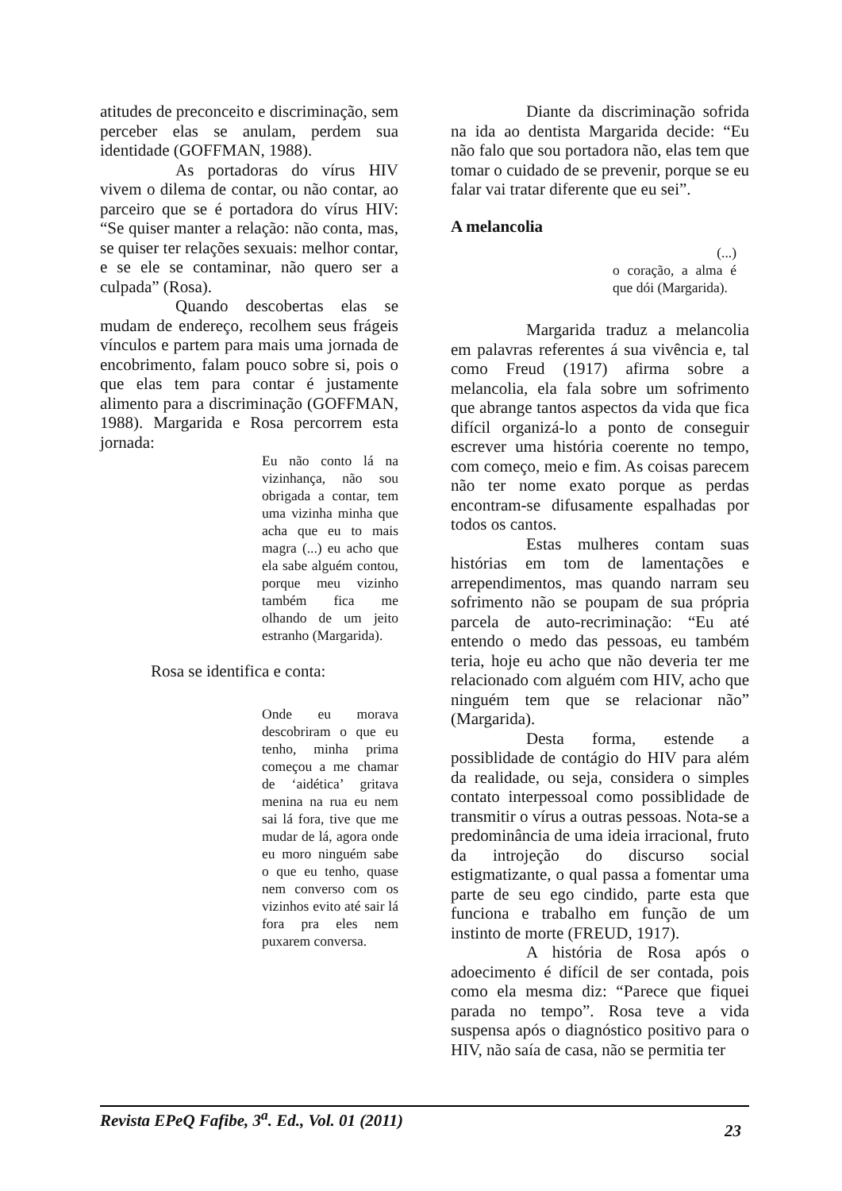atitudes de preconceito e discriminação, sem perceber elas se anulam, perdem sua identidade (GOFFMAN, 1988).
As portadoras do vírus HIV vivem o dilema de contar, ou não contar, ao parceiro que se é portadora do vírus HIV: “Se quiser manter a relação: não conta, mas, se quiser ter relações sexuais: melhor contar, e se ele se contaminar, não quero ser a culpada” (Rosa).
Quando descobertas elas se mudam de endereço, recolhem seus frágeis vínculos e partem para mais uma jornada de encobrimento, falam pouco sobre si, pois o que elas tem para contar é justamente alimento para a discriminação (GOFFMAN, 1988). Margarida e Rosa percorrem esta jornada:
Eu não conto lá na vizinhança, não sou obrigada a contar, tem uma vizinha minha que acha que eu to mais magra (...) eu acho que ela sabe alguém contou, porque meu vizinho também fica me olhando de um jeito estranho (Margarida).
Rosa se identifica e conta:
Onde eu morava descobriram o que eu tenho, minha prima começou a me chamar de ‘aidética’ gritava menina na rua eu nem sai lá fora, tive que me mudar de lá, agora onde eu moro ninguém sabe o que eu tenho, quase nem converso com os vizinhos evito até sair lá fora pra eles nem puxarem conversa.
Diante da discriminação sofrida na ida ao dentista Margarida decide: “Eu não falo que sou portadora não, elas tem que tomar o cuidado de se prevenir, porque se eu falar vai tratar diferente que eu sei”.
A melancolia
(...)
o coração, a alma é que dói (Margarida).
Margarida traduz a melancolia em palavras referentes á sua vivência e, tal como Freud (1917) afirma sobre a melancolia, ela fala sobre um sofrimento que abrange tantos aspectos da vida que fica difícil organizá-lo a ponto de conseguir escrever uma história coerente no tempo, com começo, meio e fim. As coisas parecem não ter nome exato porque as perdas encontram-se difusamente espalhadas por todos os cantos.
Estas mulheres contam suas histórias em tom de lamentações e arrependimentos, mas quando narram seu sofrimento não se poupam de sua própria parcela de auto-recriminação: “Eu até entendo o medo das pessoas, eu também teria, hoje eu acho que não deveria ter me relacionado com alguém com HIV, acho que ninguém tem que se relacionar não” (Margarida).
Desta forma, estende a possiblidade de contágio do HIV para além da realidade, ou seja, considera o simples contato interpessoal como possiblidade de transmitir o vírus a outras pessoas. Nota-se a predominância de uma ideia irracional, fruto da introjeção do discurso social estigmatizante, o qual passa a fomentar uma parte de seu ego cindido, parte esta que funciona e trabalho em função de um instinto de morte (FREUD, 1917).
A história de Rosa após o adoecimento é difícil de ser contada, pois como ela mesma diz: “Parece que fiquei parada no tempo”. Rosa teve a vida suspensa após o diagnóstico positivo para o HIV, não saía de casa, não se permitia ter
Revista EPeQ Fafibe, 3<sup>a</sup>. Ed., Vol. 01 (2011) 23